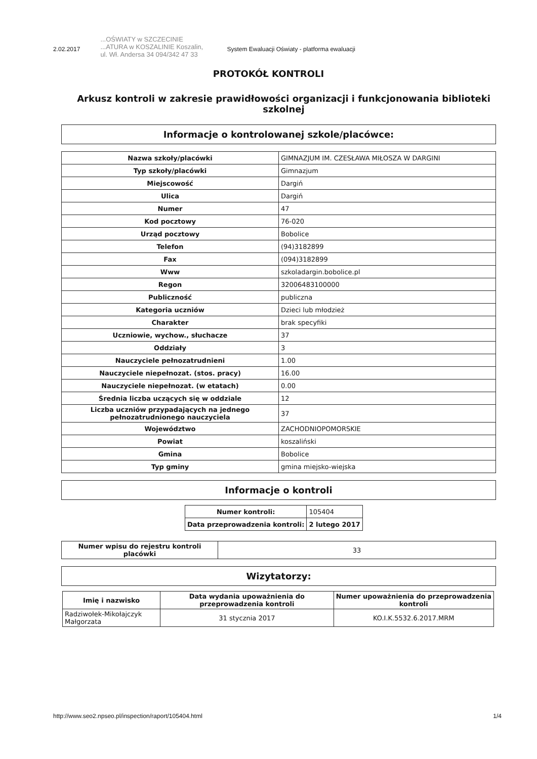2.02.2017...OŚWIATY w SZCZECINIE ...ATURA w KOSZALINIE Koszalin, ul. Wł. Andersa 34 094/342 47 33 System Ewaluacji Oświaty - platforma ewaluacji
PROTOKÓŁ KONTROLI
Arkusz kontroli w zakresie prawidłowości organizacji i funkcjonowania biblioteki szkolnej
Informacje o kontrolowanej szkole/placówce:
| Nazwa szkoły/placówki | GIMNAZJUM IM. CZESŁAWA MIŁOSZA W DARGINI |
| Typ szkoły/placówki | Gimnazjum |
| Miejscowość | Dargiń |
| Ulica | Dargiń |
| Numer | 47 |
| Kod pocztowy | 76-020 |
| Urząd pocztowy | Bobolice |
| Telefon | (94)3182899 |
| Fax | (094)3182899 |
| Www | szkoladargin.bobolice.pl |
| Regon | 32006483100000 |
| Publiczność | publiczna |
| Kategoria uczniów | Dzieci lub młodzież |
| Charakter | brak specyfiki |
| Uczniowie, wychow., słuchacze | 37 |
| Oddziały | 3 |
| Nauczyciele pełnozatrudnieni | 1.00 |
| Nauczyciele niepełnozat. (stos. pracy) | 16.00 |
| Nauczyciele niepełnozat. (w etatach) | 0.00 |
| Średnia liczba uczących się w oddziale | 12 |
| Liczba uczniów przypadających na jednego pełnozatrudnionego nauczyciela | 37 |
| Województwo | ZACHODNIOPOMORSKIE |
| Powiat | koszaliński |
| Gmina | Bobolice |
| Typ gminy | gmina miejsko-wiejska |
Informacje o kontroli
| Numer kontroli: | 105404 |
| Data przeprowadzenia kontroli: | 2 lutego 2017 |
| Numer wpisu do rejestru kontroli placówki | 33 |
Wizytatorzy:
| Imię i nazwisko | Data wydania upoważnienia do przeprowadzenia kontroli | Numer upoważnienia do przeprowadzenia kontroli |
| --- | --- | --- |
| Radziwołek-Mikołajczyk Małgorzata | 31 stycznia 2017 | KO.I.K.5532.6.2017.MRM |
http://www.seo2.npseo.pl/inspection/raport/105404.html 1/4